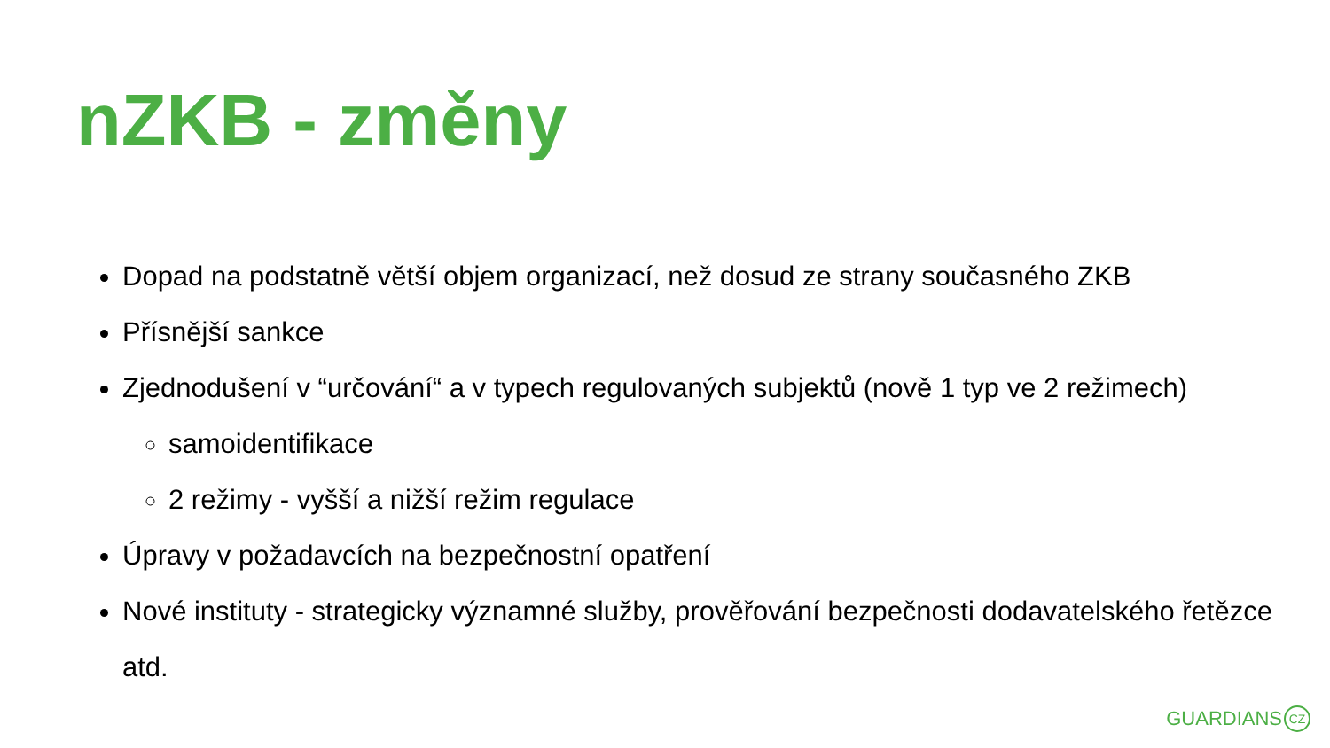nZKB - změny
Dopad na podstatně větší objem organizací, než dosud ze strany současného ZKB
Přísnější sankce
Zjednodušení v “určování“ a v typech regulovaných subjektů (nově 1 typ ve 2 režimech)
samoidentifikace
2 režimy - vyšší a nižší režim regulace
Úpravy v požadavcích na bezpečnostní opatření
Nové instituty - strategicky významné služby, prověřování bezpečnosti dodavatelského řetězce atd.
GUARDIANS CZ